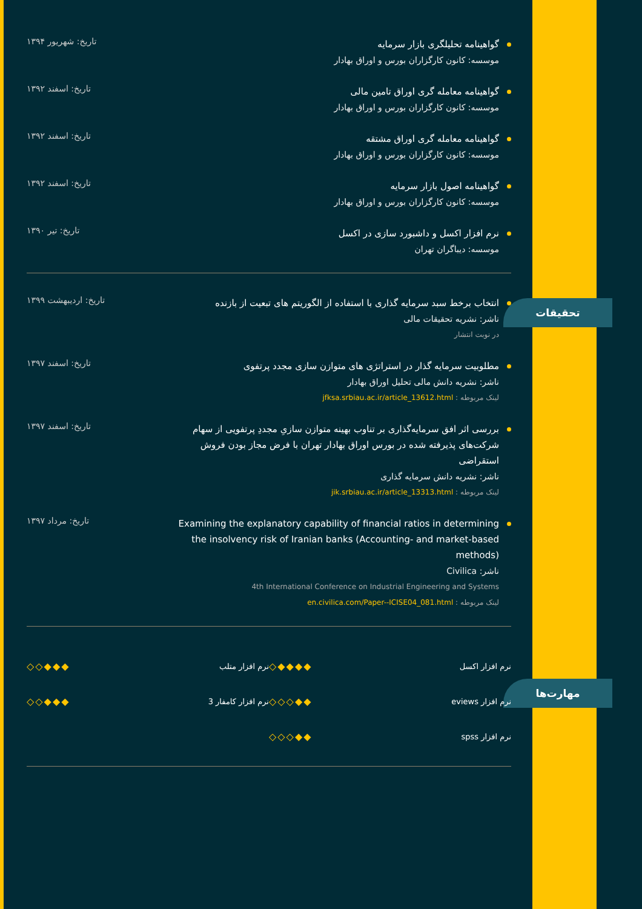تحقیقات
مهارت‌ها
گواهینامه تحلیلگری بازار سرمایه
موسسه: کانون کارگزاران بورس و اوراق بهادار
تاریخ: شهریور ۱۳۹۴
گواهینامه معامله گری اوراق تامین مالی
موسسه: کانون کارگزاران بورس و اوراق بهادار
تاریخ: اسفند ۱۳۹۲
گواهینامه معامله گری اوراق مشتقه
موسسه: کانون کارگزاران بورس و اوراق بهادار
تاریخ: اسفند ۱۳۹۲
گواهینامه اصول بازار سرمایه
موسسه: کانون کارگزاران بورس و اوراق بهادار
تاریخ: اسفند ۱۳۹۲
نرم افزار اکسل و داشبورد سازی در اکسل
موسسه: دیباگران تهران
تاریخ: تیر ۱۳۹۰
انتخاب برخط سبد سرمایه گذاری با استفاده از الگوریتم های تبعیت از بازنده
ناشر: نشریه تحقیقات مالی
در نوبت انتشار
تاریخ: اردیبهشت ۱۳۹۹
مطلوبیت سرمایه گذار در استراتژی های متوازن سازی مجدد پرتفوی
ناشر: نشریه دانش مالی تحلیل اوراق بهادار
لینک مربوطه : jfksa.srbiau.ac.ir/article_13612.html
تاریخ: اسفند ۱۳۹۷
بررسی اثر افق سرمایه‌گذاری بر تناوب بهینه متوازن سازیِ مجددِ پرتفویی از سهام شرکت‌های پذیرفته شده در بورس اوراق بهادار تهران با فرض مجاز بودن فروش استقراضی
ناشر: نشریه دانش سرمایه گذاری
لینک مربوطه : jik.srbiau.ac.ir/article_13313.html
تاریخ: اسفند ۱۳۹۷
Examining the explanatory capability of financial ratios in determining the insolvency risk of Iranian banks (Accounting- and market-based methods)
ناشر: Civilica
4th International Conference on Industrial Engineering and Systems
لینک مربوطه : en.civilica.com/Paper--ICISE04_081.html
تاریخ: مرداد ۱۳۹۷
نرم افزار اکسل ◇◆◆◆◆
نرم افزار متلب ◇◇◆◆◆
نرم افزار eviews ◇◇◇◆◆
نرم افزار کامفار 3 ◇◇◆◆◆
نرم افزار spss ◇◇◇◆◆